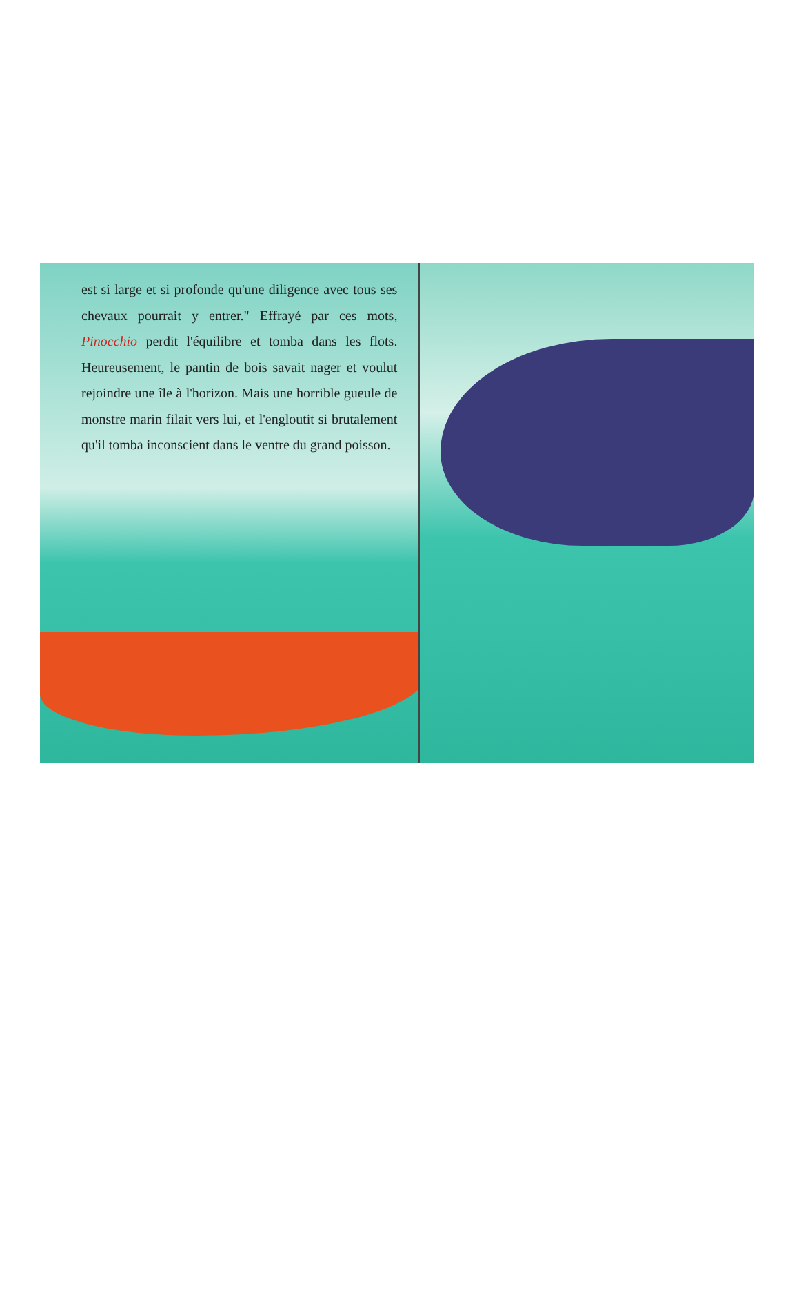est si large et si profonde qu'une diligence avec tous ses chevaux pourrait y entrer." Effrayé par ces mots, Pinocchio perdit l'équilibre et tomba dans les flots. Heureusement, le pantin de bois savait nager et voulut rejoindre une île à l'horizon. Mais une horrible gueule de monstre marin filait vers lui, et l'engloutit si brutalement qu'il tomba inconscient dans le ventre du grand poisson.